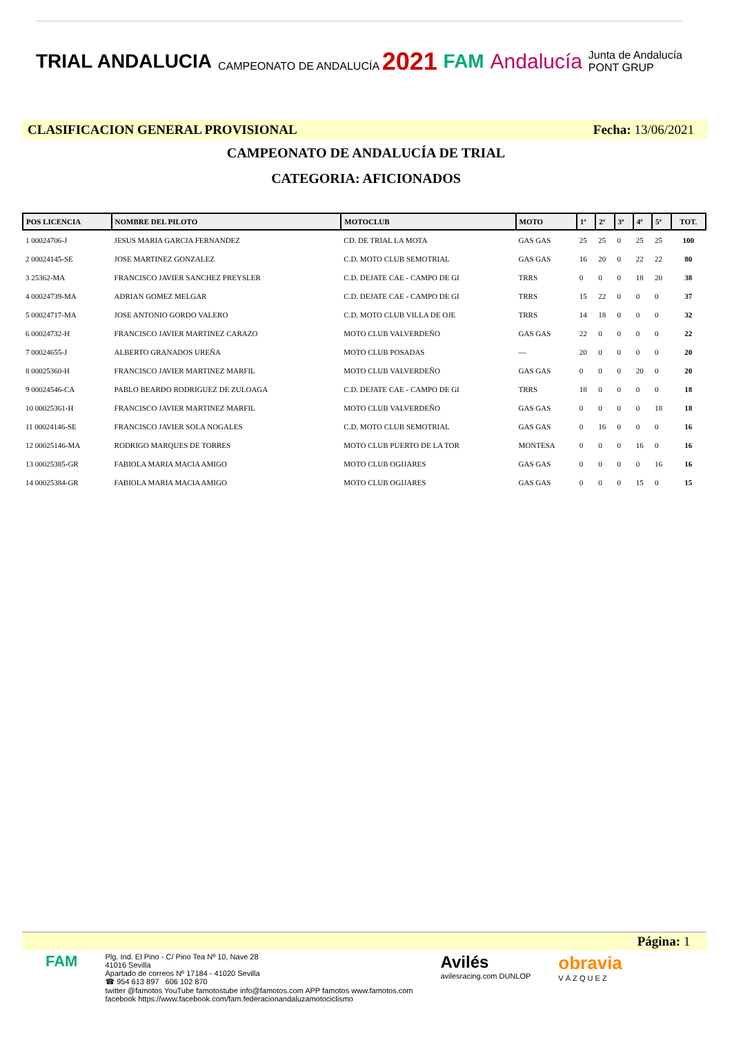TRIAL ANDALUCIA CAMPEONATO DE ANDALUCÍA 2021 FAM Andalucía Junta de Andalucía
PONT GRUP
CLASIFICACION GENERAL PROVISIONAL Fecha: 13/06/2021
CAMPEONATO DE ANDALUCÍA DE TRIAL
CATEGORIA: AFICIONADOS
| POS LICENCIA | NOMBRE DEL PILOTO | MOTOCLUB | MOTO | 1ª | 2ª | 3ª | 4ª | 5ª | TOT. |
| --- | --- | --- | --- | --- | --- | --- | --- | --- | --- |
| 1 00024706-J | JESUS MARIA GARCIA FERNANDEZ | CD. DE TRIAL LA MOTA | GAS GAS | 25 | 25 | 0 | 25 | 25 | 100 |
| 2 00024145-SE | JOSE MARTINEZ GONZALEZ | C.D. MOTO CLUB SEMOTRIAL | GAS GAS | 16 | 20 | 0 | 22 | 22 | 80 |
| 3 25362-MA | FRANCISCO JAVIER SANCHEZ PREYSLER | C.D. DEJATE CAE - CAMPO DE GI | TRRS | 0 | 0 | 0 | 18 | 20 | 38 |
| 4 00024739-MA | ADRIAN GOMEZ MELGAR | C.D. DEJATE CAE - CAMPO DE GI | TRRS | 15 | 22 | 0 | 0 | 0 | 37 |
| 5 00024717-MA | JOSE ANTONIO GORDO VALERO | C.D. MOTO CLUB VILLA DE OJE | TRRS | 14 | 18 | 0 | 0 | 0 | 32 |
| 6 00024732-H | FRANCISCO JAVIER MARTINEZ CARAZO | MOTO CLUB VALVERDEÑO | GAS GAS | 22 | 0 | 0 | 0 | 0 | 22 |
| 7 00024655-J | ALBERTO GRANADOS UREÑA | MOTO CLUB POSADAS | — | 20 | 0 | 0 | 0 | 0 | 20 |
| 8 00025360-H | FRANCISCO JAVIER MARTINEZ MARFIL | MOTO CLUB VALVERDEÑO | GAS GAS | 0 | 0 | 0 | 20 | 0 | 20 |
| 9 00024546-CA | PABLO BEARDO RODRIGUEZ DE ZULOAGA | C.D. DEJATE CAE - CAMPO DE GI | TRRS | 18 | 0 | 0 | 0 | 0 | 18 |
| 10 00025361-H | FRANCISCO JAVIER MARTINEZ MARFIL | MOTO CLUB VALVERDEÑO | GAS GAS | 0 | 0 | 0 | 0 | 18 | 18 |
| 11 00024146-SE | FRANCISCO JAVIER SOLA NOGALES | C.D. MOTO CLUB SEMOTRIAL | GAS GAS | 0 | 16 | 0 | 0 | 0 | 16 |
| 12 00025146-MA | RODRIGO MARQUES DE TORRES | MOTO CLUB PUERTO DE LA TOR | MONTESA | 0 | 0 | 0 | 16 | 0 | 16 |
| 13 00025385-GR | FABIOLA MARIA MACIA AMIGO | MOTO CLUB OGIJARES | GAS GAS | 0 | 0 | 0 | 0 | 16 | 16 |
| 14 00025384-GR | FABIOLA MARIA MACIA AMIGO | MOTO CLUB OGIJARES | GAS GAS | 0 | 0 | 0 | 15 | 0 | 15 |
Página: 1
FAM
Plg. Ind. El Pino - C/ Pino Tea Nº 10, Nave 28
41016 Sevilla
Apartado de correos Nº 17184 - 41020 Sevilla
☎ 954 613 897 606 102 870
twitter @famotos YouTube famotostube info@famotos.com APP famotos www.famotos.com
facebook https://www.facebook.com/fam.federacionandaluzamotociclismo
Avilés
avilesracing.com DUNLOP
obravia
V Á Z Q U E Z